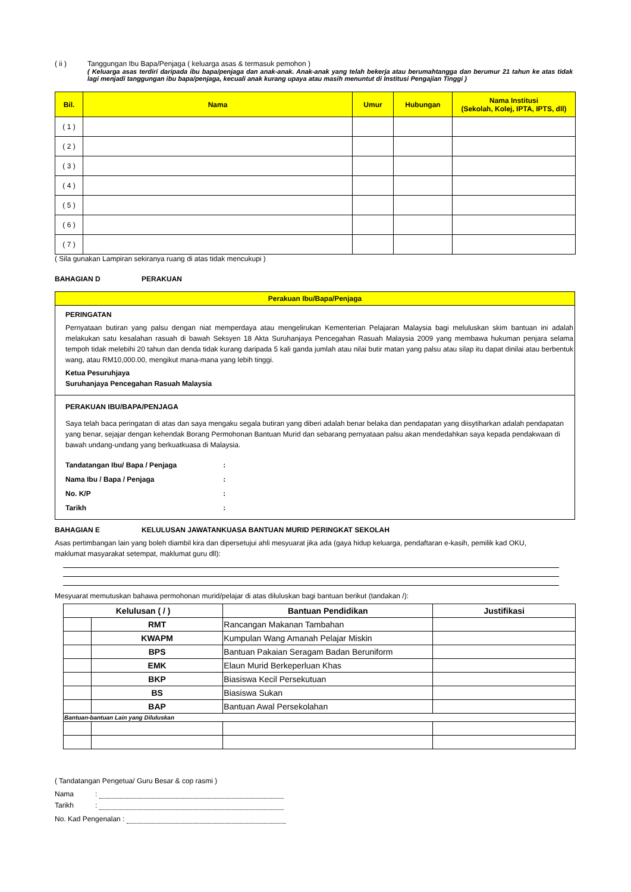( ii ) Tanggungan Ibu Bapa/Penjaga ( keluarga asas & termasuk pemohon )
( Keluarga asas terdiri daripada ibu bapa/penjaga dan anak-anak. Anak-anak yang telah bekerja atau berumahtangga dan berumur 21 tahun ke atas tidak lagi menjadi tanggungan ibu bapa/penjaga, kecuali anak kurang upaya atau masih menuntut di Institusi Pengajian Tinggi )
| Bil. | Nama | Umur | Hubungan | Nama Institusi (Sekolah, Kolej, IPTA, IPTS, dll) |
| --- | --- | --- | --- | --- |
| ( 1 ) | | | | |
| ( 2 ) | | | | |
| ( 3 ) | | | | |
| ( 4 ) | | | | |
| ( 5 ) | | | | |
| ( 6 ) | | | | |
| ( 7 ) | | | | |
( Sila gunakan Lampiran sekiranya ruang di atas tidak mencukupi )
BAHAGIAN D PERAKUAN
Perakuan Ibu/Bapa/Penjaga
PERINGATAN
Pernyataan butiran yang palsu dengan niat memperdaya atau mengelirukan Kementerian Pelajaran Malaysia bagi meluluskan skim bantuan ini adalah melakukan satu kesalahan rasuah di bawah Seksyen 18 Akta Suruhanjaya Pencegahan Rasuah Malaysia 2009 yang membawa hukuman penjara selama tempoh tidak melebihi 20 tahun dan denda tidak kurang daripada 5 kali ganda jumlah atau nilai butir matan yang palsu atau silap itu dapat dinilai atau berbentuk wang, atau RM10,000.00, mengikut mana-mana yang lebih tinggi.
Ketua Pesuruhjaya
Suruhanjaya Pencegahan Rasuah Malaysia
PERAKUAN IBU/BAPA/PENJAGA
Saya telah baca peringatan di atas dan saya mengaku segala butiran yang diberi adalah benar belaka dan pendapatan yang diisytiharkan adalah pendapatan yang benar, sejajar dengan kehendak Borang Permohonan Bantuan Murid dan sebarang pernyataan palsu akan mendedahkan saya kepada pendakwaan di bawah undang-undang yang berkuatkuasa di Malaysia.
Tandatangan Ibu/ Bapa / Penjaga :
Nama Ibu / Bapa / Penjaga :
No. K/P :
Tarikh :
BAHAGIAN E KELULUSAN JAWATANKUASA BANTUAN MURID PERINGKAT SEKOLAH
Asas pertimbangan lain yang boleh diambil kira dan dipersetujui ahli mesyuarat jika ada (gaya hidup keluarga, pendaftaran e-kasih, pemilik kad OKU, maklumat masyarakat setempat, maklumat guru dll):
Mesyuarat memutuskan bahawa permohonan murid/pelajar di atas diluluskan bagi bantuan berikut (tandakan /):
| Kelulusan ( / ) | | Bantuan Pendidikan | Justifikasi |
| --- | --- | --- | --- |
| | RMT | Rancangan Makanan Tambahan | |
| | KWAPM | Kumpulan Wang Amanah Pelajar Miskin | |
| | BPS | Bantuan Pakaian Seragam Badan Beruniform | |
| | EMK | Elaun Murid Berkeperluan Khas | |
| | BKP | Biasiswa Kecil Persekutuan | |
| | BS | Biasiswa Sukan | |
| | BAP | Bantuan Awal Persekolahan | |
| Bantuan-bantuan Lain yang Diluluskan | | | |
( Tandatangan Pengetua/ Guru Besar & cop rasmi )
Nama:
Tarikh:
No. Kad Pengenalan :